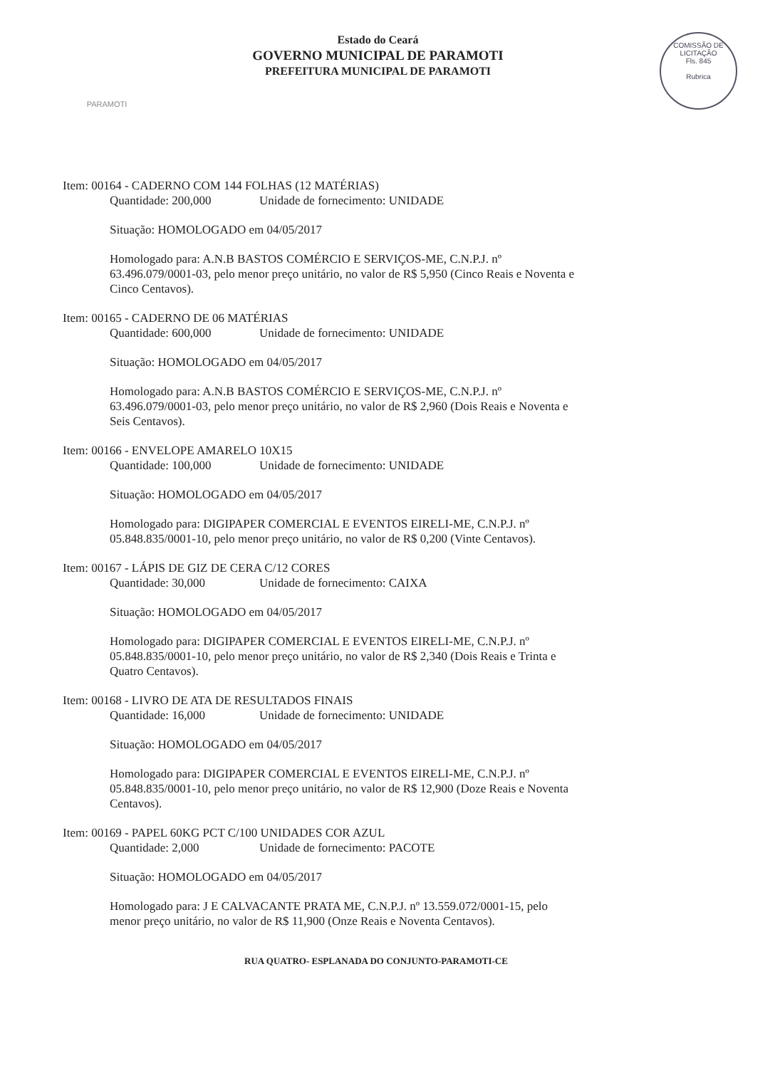PARAMOTI
Estado do Ceará
GOVERNO MUNICIPAL DE PARAMOTI
PREFEITURA MUNICIPAL DE PARAMOTI
COMISSÃO DE LICITAÇÃO
Fls. 845
Rubrica
Item: 00164 - CADERNO COM 144 FOLHAS (12 MATÉRIAS)
Quantidade: 200,000 Unidade de fornecimento: UNIDADE
Situação: HOMOLOGADO em 04/05/2017
Homologado para: A.N.B BASTOS COMÉRCIO E SERVIÇOS-ME, C.N.P.J. nº 63.496.079/0001-03, pelo menor preço unitário, no valor de R$ 5,950 (Cinco Reais e Noventa e Cinco Centavos).
Item: 00165 - CADERNO DE 06 MATÉRIAS
Quantidade: 600,000 Unidade de fornecimento: UNIDADE
Situação: HOMOLOGADO em 04/05/2017
Homologado para: A.N.B BASTOS COMÉRCIO E SERVIÇOS-ME, C.N.P.J. nº 63.496.079/0001-03, pelo menor preço unitário, no valor de R$ 2,960 (Dois Reais e Noventa e Seis Centavos).
Item: 00166 - ENVELOPE AMARELO 10X15
Quantidade: 100,000 Unidade de fornecimento: UNIDADE
Situação: HOMOLOGADO em 04/05/2017
Homologado para: DIGIPAPER COMERCIAL E EVENTOS EIRELI-ME, C.N.P.J. nº 05.848.835/0001-10, pelo menor preço unitário, no valor de R$ 0,200 (Vinte Centavos).
Item: 00167 - LÁPIS DE GIZ DE CERA C/12 CORES
Quantidade: 30,000 Unidade de fornecimento: CAIXA
Situação: HOMOLOGADO em 04/05/2017
Homologado para: DIGIPAPER COMERCIAL E EVENTOS EIRELI-ME, C.N.P.J. nº 05.848.835/0001-10, pelo menor preço unitário, no valor de R$ 2,340 (Dois Reais e Trinta e Quatro Centavos).
Item: 00168 - LIVRO DE ATA DE RESULTADOS FINAIS
Quantidade: 16,000 Unidade de fornecimento: UNIDADE
Situação: HOMOLOGADO em 04/05/2017
Homologado para: DIGIPAPER COMERCIAL E EVENTOS EIRELI-ME, C.N.P.J. nº 05.848.835/0001-10, pelo menor preço unitário, no valor de R$ 12,900 (Doze Reais e Noventa Centavos).
Item: 00169 - PAPEL 60KG PCT C/100 UNIDADES COR AZUL
Quantidade: 2,000 Unidade de fornecimento: PACOTE
Situação: HOMOLOGADO em 04/05/2017
Homologado para: J E CALVACANTE PRATA ME, C.N.P.J. nº 13.559.072/0001-15, pelo menor preço unitário, no valor de R$ 11,900 (Onze Reais e Noventa Centavos).
RUA QUATRO- ESPLANADA DO CONJUNTO-PARAMOTI-CE